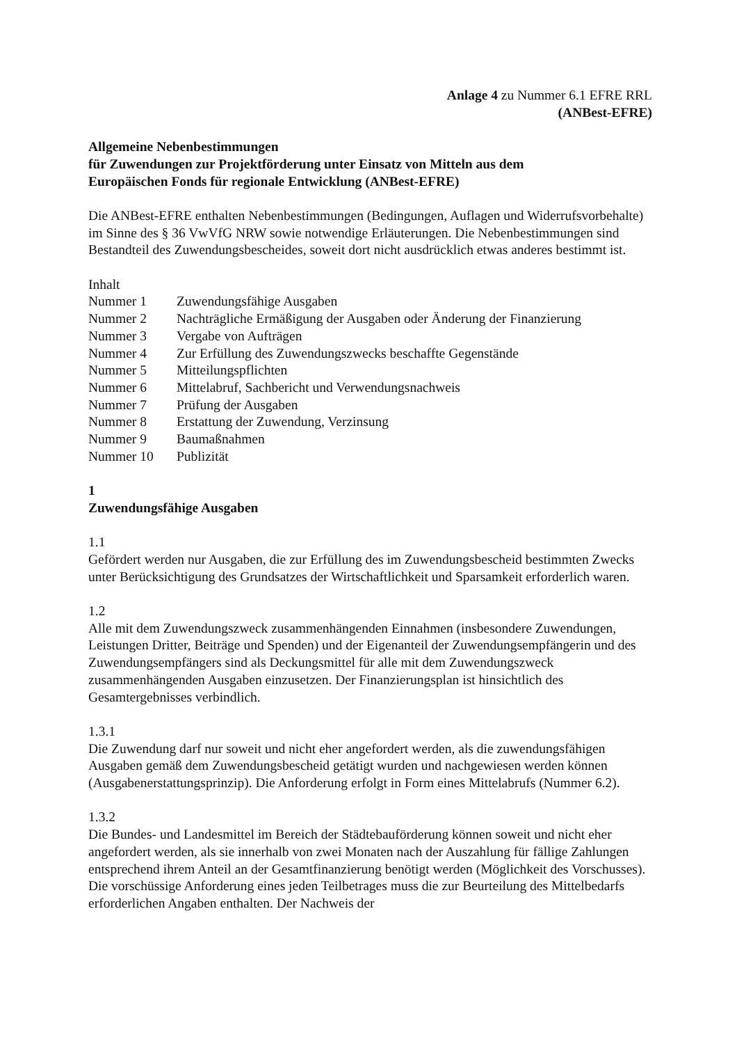Anlage 4 zu Nummer 6.1 EFRE RRL
(ANBest-EFRE)
Allgemeine Nebenbestimmungen
für Zuwendungen zur Projektförderung unter Einsatz von Mitteln aus dem
Europäischen Fonds für regionale Entwicklung (ANBest-EFRE)
Die ANBest-EFRE enthalten Nebenbestimmungen (Bedingungen, Auflagen und Widerrufsvorbehalte) im Sinne des § 36 VwVfG NRW sowie notwendige Erläuterungen. Die Nebenbestimmungen sind Bestandteil des Zuwendungsbescheides, soweit dort nicht ausdrücklich etwas anderes bestimmt ist.
Inhalt
| Nummer 1 | Zuwendungsfähige Ausgaben |
| Nummer 2 | Nachträgliche Ermäßigung der Ausgaben oder Änderung der Finanzierung |
| Nummer 3 | Vergabe von Aufträgen |
| Nummer 4 | Zur Erfüllung des Zuwendungszwecks beschaffte Gegenstände |
| Nummer 5 | Mitteilungspflichten |
| Nummer 6 | Mittelabruf, Sachbericht und Verwendungsnachweis |
| Nummer 7 | Prüfung der Ausgaben |
| Nummer 8 | Erstattung der Zuwendung, Verzinsung |
| Nummer 9 | Baumaßnahmen |
| Nummer 10 | Publizität |
1
Zuwendungsfähige Ausgaben
1.1
Gefördert werden nur Ausgaben, die zur Erfüllung des im Zuwendungsbescheid bestimmten Zwecks unter Berücksichtigung des Grundsatzes der Wirtschaftlichkeit und Sparsamkeit erforderlich waren.
1.2
Alle mit dem Zuwendungszweck zusammenhängenden Einnahmen (insbesondere Zuwendungen, Leistungen Dritter, Beiträge und Spenden) und der Eigenanteil der Zuwendungsempfängerin und des Zuwendungsempfängers sind als Deckungsmittel für alle mit dem Zuwendungszweck zusammenhängenden Ausgaben einzusetzen. Der Finanzierungsplan ist hinsichtlich des Gesamtergebnisses verbindlich.
1.3.1
Die Zuwendung darf nur soweit und nicht eher angefordert werden, als die zuwendungsfähigen Ausgaben gemäß dem Zuwendungsbescheid getätigt wurden und nachgewiesen werden können (Ausgabenerstattungsprinzip). Die Anforderung erfolgt in Form eines Mittelabrufs (Nummer 6.2).
1.3.2
Die Bundes- und Landesmittel im Bereich der Städtebauförderung können soweit und nicht eher angefordert werden, als sie innerhalb von zwei Monaten nach der Auszahlung für fällige Zahlungen entsprechend ihrem Anteil an der Gesamtfinanzierung benötigt werden (Möglichkeit des Vorschusses). Die vorschüssige Anforderung eines jeden Teilbetrages muss die zur Beurteilung des Mittelbedarfs erforderlichen Angaben enthalten. Der Nachweis der